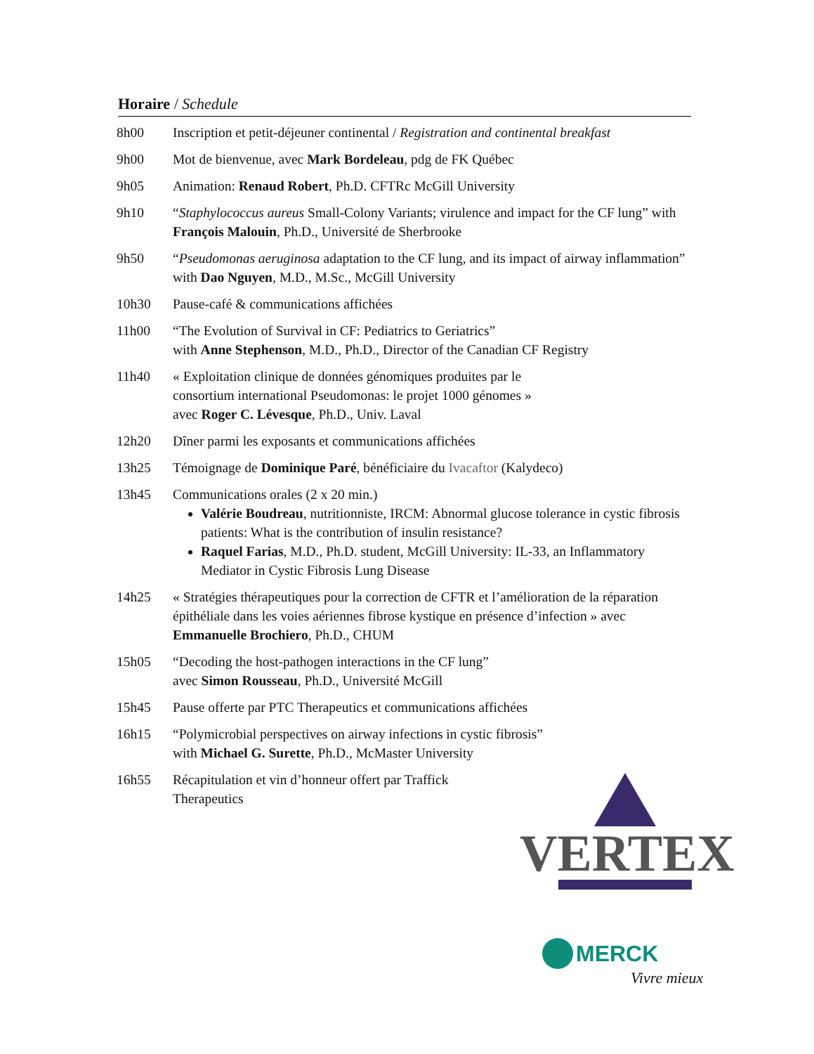Horaire / Schedule
| 8h00 | Inscription et petit-déjeuner continental / Registration and continental breakfast |
| 9h00 | Mot de bienvenue, avec Mark Bordeleau , pdg de FK Québec |
| 9h05 | Animation: Renaud Robert , Ph.D. CFTRc McGill University |
| 9h10 | “ Staphylococcus aureus Small-Colony Variants; virulence and impact for the CF lung” with François Malouin , Ph.D., Université de Sherbrooke |
| 9h50 | “ Pseudomonas aeruginosa adaptation to the CF lung, and its impact of airway inflammation” with Dao Nguyen , M.D., M.Sc., McGill University |
| 10h30 | Pause-café & communications affichées |
| 11h00 | “The Evolution of Survival in CF: Pediatrics to Geriatrics” with Anne Stephenson , M.D., Ph.D., Director of the Canadian CF Registry |
| 11h40 | « Exploitation clinique de données génomiques produites par le consortium international Pseudomonas: le projet 1000 génomes » avec Roger C. Lévesque , Ph.D., Univ. Laval |
| 12h20 | Dîner parmi les exposants et communications affichées |
| 13h25 | Témoignage de Dominique Paré , bénéficiaire du Ivacaftor (Kalydeco) |
| 13h45 | Communications orales (2 x 20 min.) Valérie Boudreau , nutritionniste, IRCM: Abnormal glucose tolerance in cystic fibrosis patients: What is the contribution of insulin resistance? Raquel Farias , M.D., Ph.D. student, McGill University: IL-33, an Inflammatory Mediator in Cystic Fibrosis Lung Disease |
| 14h25 | « Stratégies thérapeutiques pour la correction de CFTR et l’amélioration de la réparation épithéliale dans les voies aériennes fibrose kystique en présence d’infection » avec Emmanuelle Brochiero , Ph.D., CHUM |
| 15h05 | “Decoding the host-pathogen interactions in the CF lung” avec Simon Rousseau , Ph.D., Université McGill |
| 15h45 | Pause offerte par PTC Therapeutics et communications affichées |
| 16h15 | “Polymicrobial perspectives on airway infections in cystic fibrosis” with Michael G. Surette , Ph.D., McMaster University |
| 16h55 | Récapitulation et vin d’honneur offert par Traffick Therapeutics |
VERTEX
MERCK
Vivre mieux